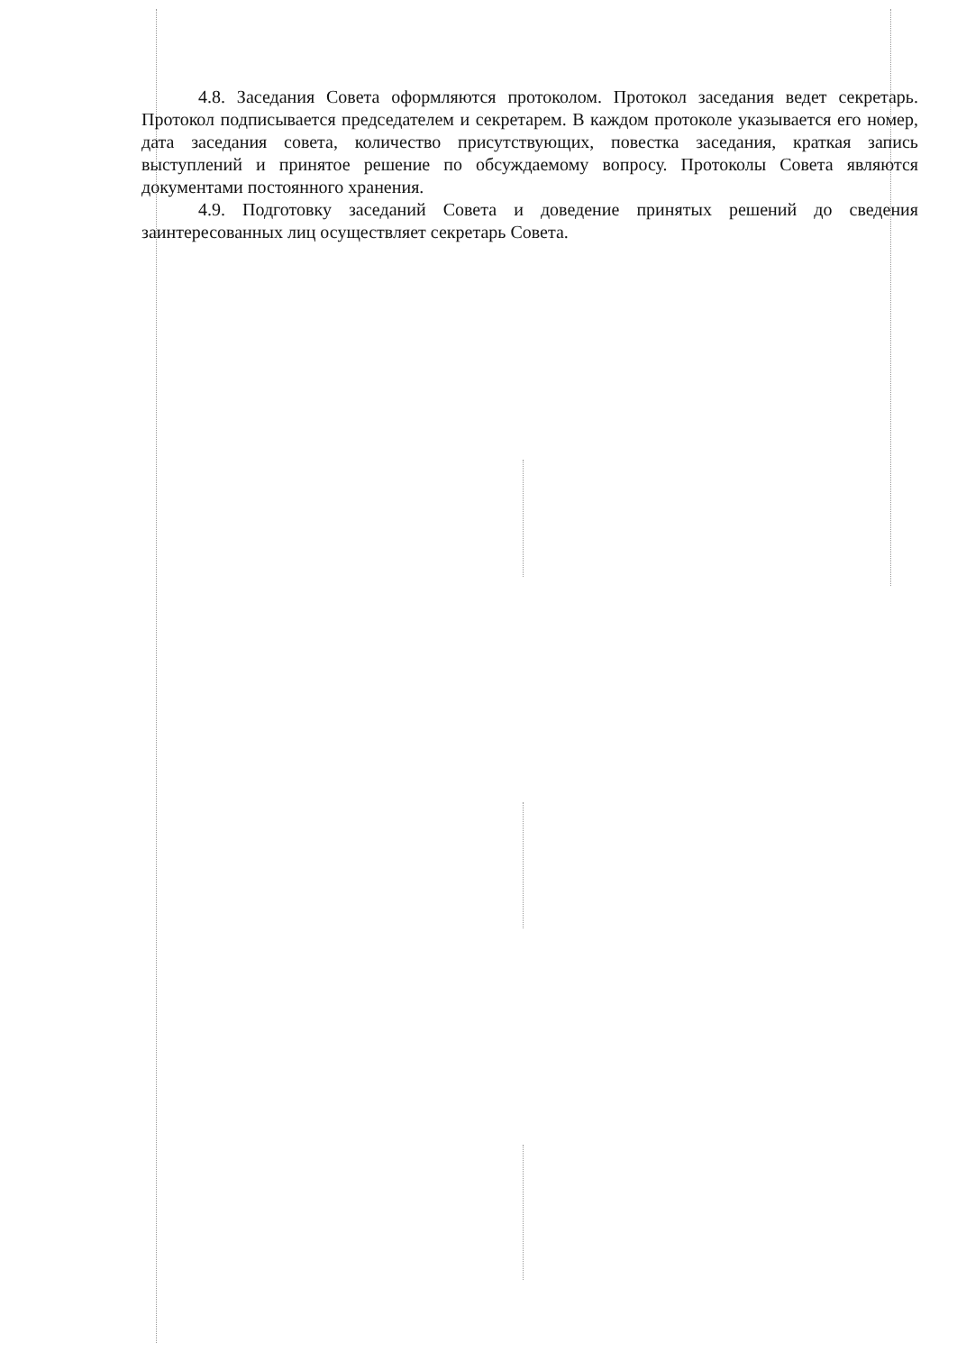4.8. Заседания Совета оформляются протоколом. Протокол заседания ведет секретарь. Протокол подписывается председателем и секретарем. В каждом протоколе указывается его номер, дата заседания совета, количество присутствующих, повестка заседания, краткая запись выступлений и принятое решение по обсуждаемому вопросу. Протоколы Совета являются документами постоянного хранения.
4.9. Подготовку заседаний Совета и доведение принятых решений до сведения заинтересованных лиц осуществляет секретарь Совета.